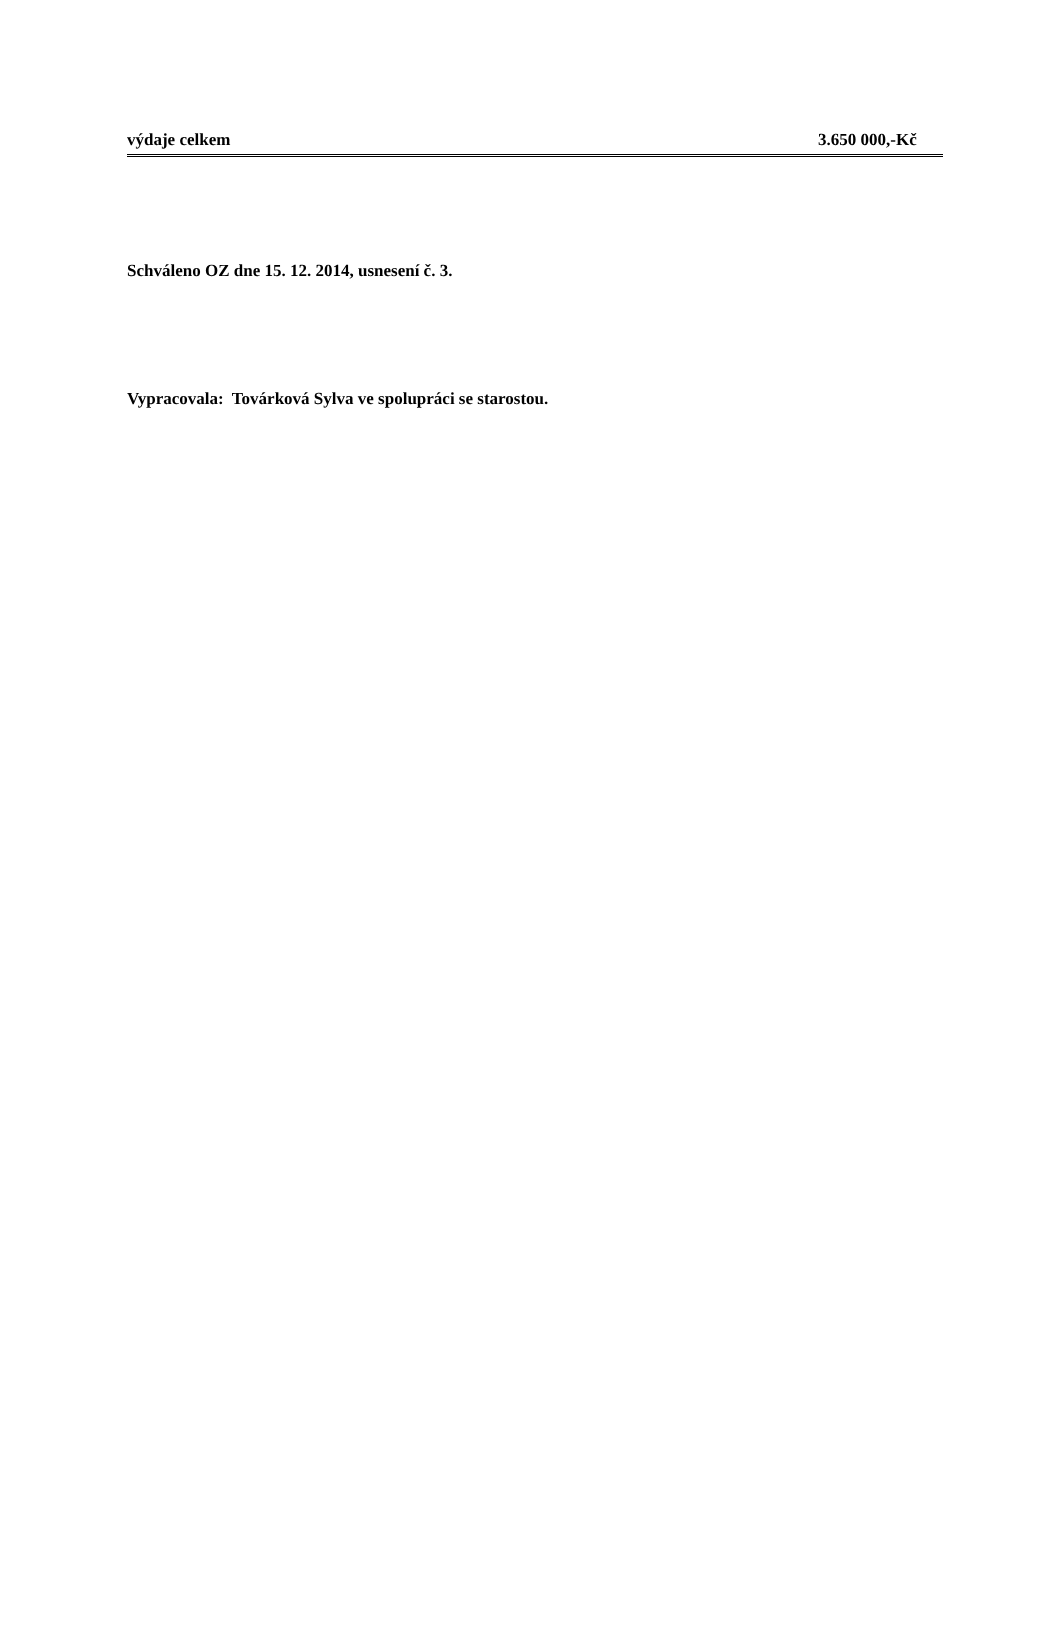výdaje celkem 3.650 000,-Kč
Schváleno OZ dne 15. 12. 2014, usnesení č. 3.
Vypracovala: Továrková Sylva ve spolupráci se starostou.